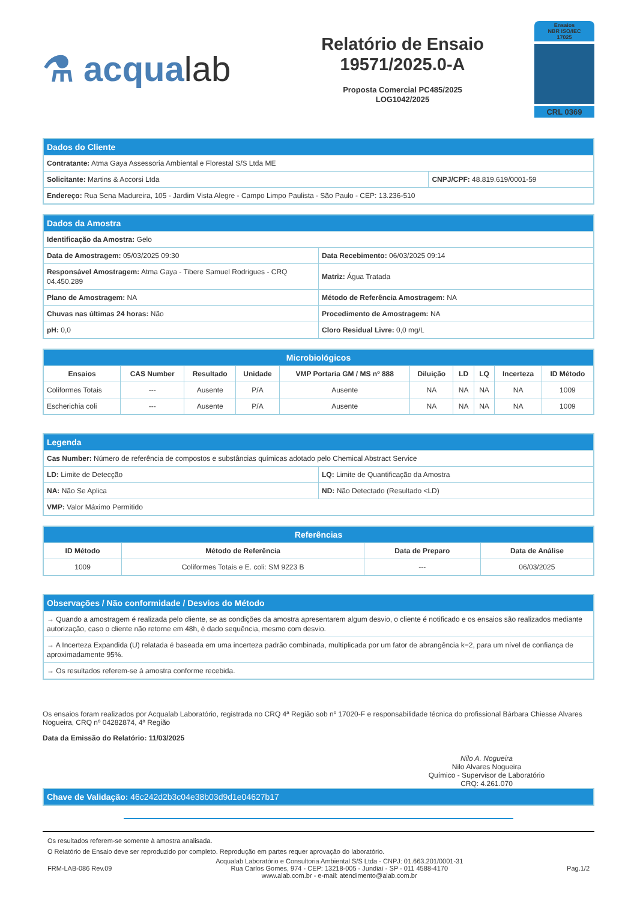⚗ acqualab
Relatório de Ensaio
19571/2025.0-A
Proposta Comercial PC485/2025
LOG1042/2025
Ensaios
NBR ISO/IEC
17025
CRL 0369
| Dados do Cliente | |
| --- | --- |
| Contratante: Atma Gaya Assessoria Ambiental e Florestal S/S Ltda ME | |
| Solicitante: Martins & Accorsi Ltda | CNPJ/CPF: 48.819.619/0001-59 |
| Endereço: Rua Sena Madureira, 105 - Jardim Vista Alegre - Campo Limpo Paulista - São Paulo - CEP: 13.236-510 | |
| Dados da Amostra | |
| --- | --- |
| Identificação da Amostra: Gelo | |
| Data de Amostragem: 05/03/2025 09:30 | Data Recebimento: 06/03/2025 09:14 |
| Responsável Amostragem: Atma Gaya - Tibere Samuel Rodrigues - CRQ 04.450.289 | Matriz: Água Tratada |
| Plano de Amostragem: NA | Método de Referência Amostragem: NA |
| Chuvas nas últimas 24 horas: Não | Procedimento de Amostragem: NA |
| pH: 0,0 | Cloro Residual Livre: 0,0 mg/L |
| Microbiológicos | | | | | | | | | |
| --- | --- | --- | --- | --- | --- | --- | --- | --- | --- |
| Ensaios | CAS Number | Resultado | Unidade | VMP Portaria GM / MS nº 888 | Diluição | LD | LQ | Incerteza | ID Método |
| Coliformes Totais | --- | Ausente | P/A | Ausente | NA | NA | NA | NA | 1009 |
| Escherichia coli | --- | Ausente | P/A | Ausente | NA | NA | NA | NA | 1009 |
| Legenda | |
| --- | --- |
| Cas Number: Número de referência de compostos e substâncias químicas adotado pelo Chemical Abstract Service | |
| LD: Limite de Detecção | LQ: Limite de Quantificação da Amostra |
| NA: Não Se Aplica | ND: Não Detectado (Resultado <LD) |
| VMP: Valor Máximo Permitido | |
| Referências | | | |
| --- | --- | --- | --- |
| ID Método | Método de Referência | Data de Preparo | Data de Análise |
| 1009 | Coliformes Totais e E. coli: SM 9223 B | --- | 06/03/2025 |
| Observações / Não conformidade / Desvios do Método |
| --- |
| → Quando a amostragem é realizada pelo cliente, se as condições da amostra apresentarem algum desvio, o cliente é notificado e os ensaios são realizados mediante autorização, caso o cliente não retorne em 48h, é dado sequência, mesmo com desvio. |
| → A Incerteza Expandida (U) relatada é baseada em uma incerteza padrão combinada, multiplicada por um fator de abrangência k=2, para um nível de confiança de aproximadamente 95%. |
| → Os resultados referem-se à amostra conforme recebida. |
Os ensaios foram realizados por Acqualab Laboratório, registrada no CRQ 4ª Região sob nº 17020-F e responsabilidade técnica do profissional Bárbara Chiesse Alvares Nogueira, CRQ nº 04282874, 4ª Região
Data da Emissão do Relatório: 11/03/2025
Nilo A. Nogueira
Nilo Alvares Nogueira
Químico - Supervisor de Laboratório
CRQ: 4.261.070
| Chave de Validação: 46c242d2b3c04e38b03d9d1e04627b17 |
| --- |
Os resultados referem-se somente à amostra analisada.
O Relatório de Ensaio deve ser reproduzido por completo. Reprodução em partes requer aprovação do laboratório.
FRM-LAB-086 Rev.09 Acqualab Laboratório e Consultoria Ambiental S/S Ltda - CNPJ: 01.663.201/0001-31
Rua Carlos Gomes, 974 - CEP: 13218-005 - Jundiaí - SP - 011 4588-4170
www.alab.com.br - e-mail: atendimento@alab.com.br Pag.1/2